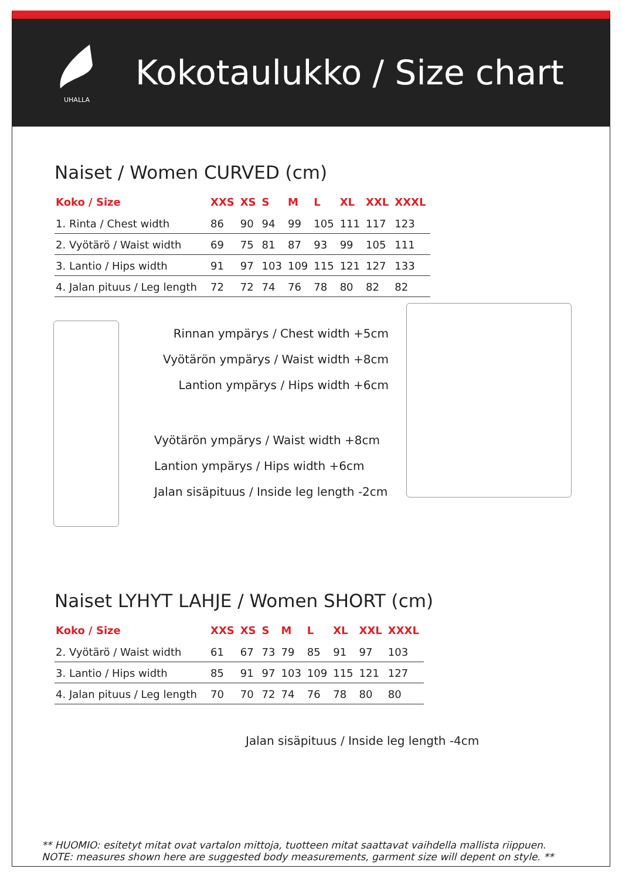UHALLA
Kokotaulukko / Size chart
Naiset / Women CURVED (cm)
| Koko / Size | XXS | XS | S | M | L | XL | XXL | XXXL |
| --- | --- | --- | --- | --- | --- | --- | --- | --- |
| 1. Rinta / Chest width | 86 | 90 | 94 | 99 | 105 | 111 | 117 | 123 |
| 2. Vyötärö / Waist width | 69 | 75 | 81 | 87 | 93 | 99 | 105 | 111 |
| 3. Lantio / Hips width | 91 | 97 | 103 | 109 | 115 | 121 | 127 | 133 |
| 4. Jalan pituus / Leg length | 72 | 72 | 74 | 76 | 78 | 80 | 82 | 82 |
Rinnan ympärys / Chest width +5cm
Vyötärön ympärys / Waist width +8cm
Lantion ympärys / Hips width +6cm
Vyötärön ympärys / Waist width +8cm
Lantion ympärys / Hips width +6cm
Jalan sisäpituus / Inside leg length -2cm
Naiset LYHYT LAHJE / Women SHORT (cm)
| Koko / Size | XXS | XS | S | M | L | XL | XXL | XXXL |
| --- | --- | --- | --- | --- | --- | --- | --- | --- |
| 2. Vyötärö / Waist width | 61 | 67 | 73 | 79 | 85 | 91 | 97 | 103 |
| 3. Lantio / Hips width | 85 | 91 | 97 | 103 | 109 | 115 | 121 | 127 |
| 4. Jalan pituus / Leg length | 70 | 70 | 72 | 74 | 76 | 78 | 80 | 80 |
Jalan sisäpituus / Inside leg length -4cm
** HUOMIO: esitetyt mitat ovat vartalon mittoja, tuotteen mitat saattavat vaihdella mallista riippuen.
NOTE: measures shown here are suggested body measurements, garment size will depent on style. **